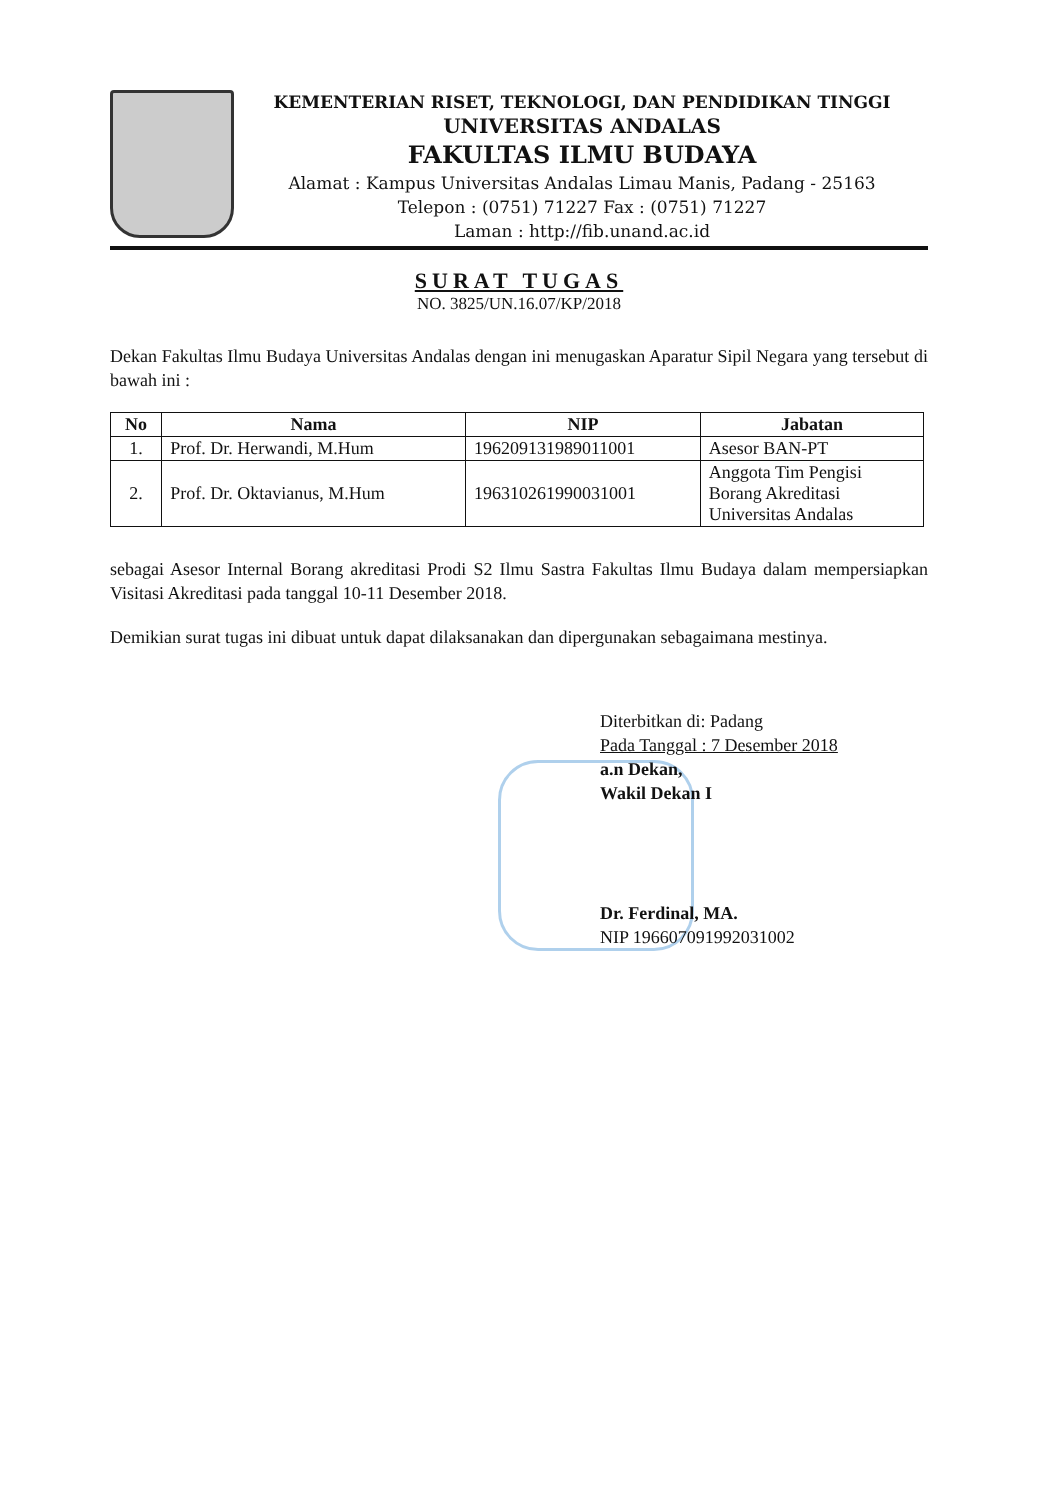KEMENTERIAN RISET, TEKNOLOGI, DAN PENDIDIKAN TINGGI
UNIVERSITAS ANDALAS
FAKULTAS ILMU BUDAYA
Alamat : Kampus Universitas Andalas Limau Manis, Padang - 25163
Telepon : (0751) 71227 Fax : (0751) 71227
Laman : http://fib.unand.ac.id
SURAT TUGAS
NO. 3825/UN.16.07/KP/2018
Dekan Fakultas Ilmu Budaya Universitas Andalas dengan ini menugaskan Aparatur Sipil Negara yang tersebut di bawah ini :
| No | Nama | NIP | Jabatan |
| --- | --- | --- | --- |
| 1. | Prof. Dr. Herwandi, M.Hum | 196209131989011001 | Asesor BAN-PT |
| 2. | Prof. Dr. Oktavianus, M.Hum | 196310261990031001 | Anggota Tim Pengisi Borang Akreditasi Universitas Andalas |
sebagai Asesor Internal Borang akreditasi Prodi S2 Ilmu Sastra Fakultas Ilmu Budaya dalam mempersiapkan Visitasi Akreditasi pada tanggal 10-11 Desember 2018.
Demikian surat tugas ini dibuat untuk dapat dilaksanakan dan dipergunakan sebagaimana mestinya.
Diterbitkan di: Padang
Pada Tanggal : 7 Desember 2018
a.n Dekan,
Wakil Dekan I
Dr. Ferdinal, MA.
NIP 196607091992031002